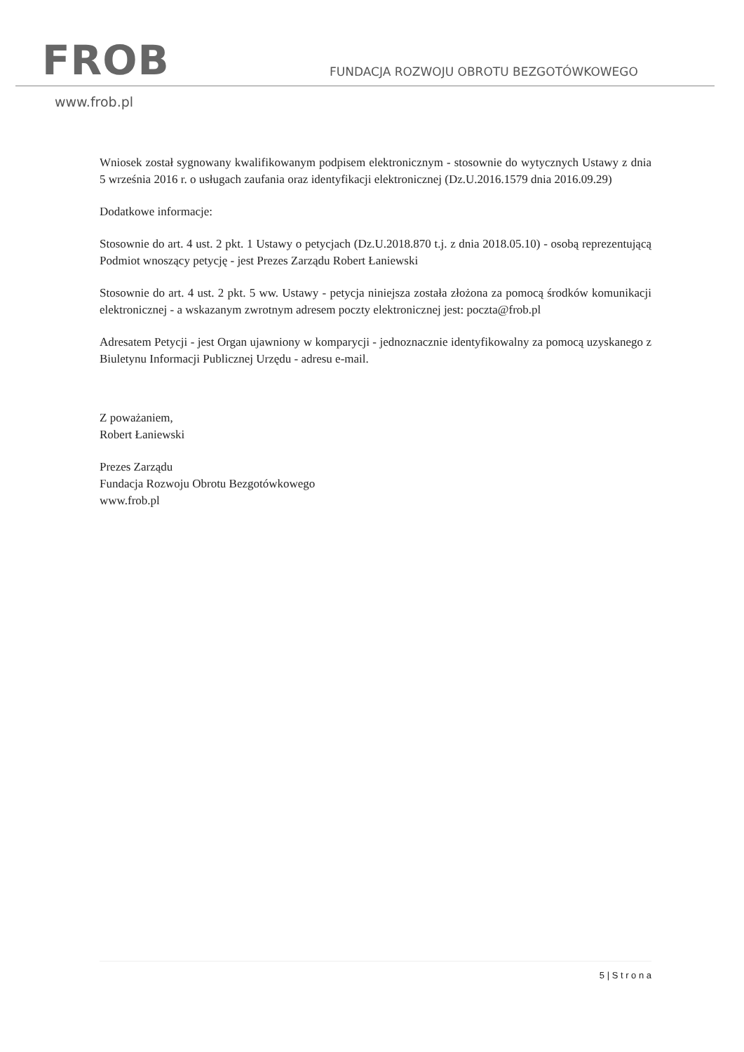FROB
FUNDACJA ROZWOJU OBROTU BEZGOTÓWKOWEGO
www.frob.pl
Wniosek został sygnowany kwalifikowanym podpisem elektronicznym - stosownie do wytycznych Ustawy z dnia 5 września 2016 r. o usługach zaufania oraz identyfikacji elektronicznej (Dz.U.2016.1579 dnia 2016.09.29)
Dodatkowe informacje:
Stosownie do art. 4 ust. 2 pkt. 1 Ustawy o petycjach (Dz.U.2018.870 t.j. z dnia 2018.05.10) - osobą reprezentującą Podmiot wnoszący petycję - jest Prezes Zarządu Robert Łaniewski
Stosownie do art. 4 ust. 2 pkt. 5 ww. Ustawy - petycja niniejsza została złożona za pomocą środków komunikacji elektronicznej - a wskazanym zwrotnym adresem poczty elektronicznej jest: poczta@frob.pl
Adresatem Petycji - jest Organ ujawniony w komparycji - jednoznacznie identyfikowalny za pomocą uzyskanego z Biuletynu Informacji Publicznej Urzędu - adresu e-mail.
Z poważaniem,
Robert Łaniewski
Prezes Zarządu
Fundacja Rozwoju Obrotu Bezgotówkowego
www.frob.pl
5 | S t r o n a